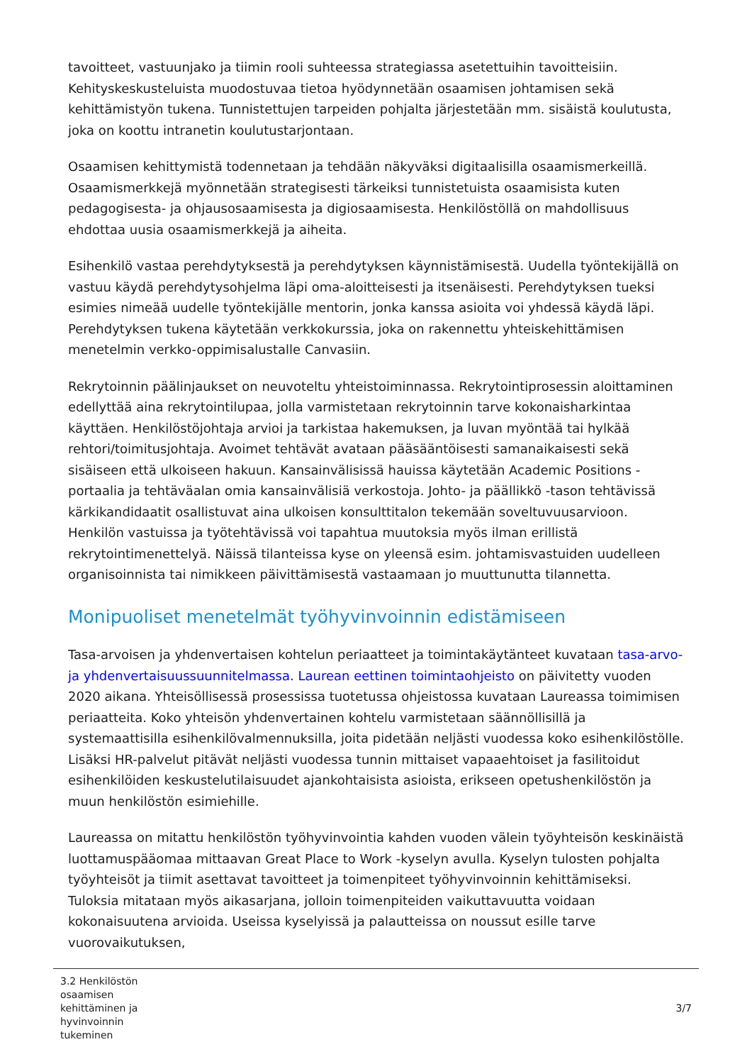tavoitteet, vastuunjako ja tiimin rooli suhteessa strategiassa asetettuihin tavoitteisiin. Kehityskeskusteluista muodostuvaa tietoa hyödynnetään osaamisen johtamisen sekä kehittämistyön tukena. Tunnistettujen tarpeiden pohjalta järjestetään mm. sisäistä koulutusta, joka on koottu intranetin koulutustarjontaan.
Osaamisen kehittymistä todennetaan ja tehdään näkyväksi digitaalisilla osaamismerkeillä. Osaamismerkkejä myönnetään strategisesti tärkeiksi tunnistetuista osaamisista kuten pedagogisesta- ja ohjausosaamisesta ja digiosaamisesta. Henkilöstöllä on mahdollisuus ehdottaa uusia osaamismerkkejä ja aiheita.
Esihenkilö vastaa perehdytyksestä ja perehdytyksen käynnistämisestä. Uudella työntekijällä on vastuu käydä perehdytysohjelma läpi oma-aloitteisesti ja itsenäisesti. Perehdytyksen tueksi esimies nimeää uudelle työntekijälle mentorin, jonka kanssa asioita voi yhdessä käydä läpi. Perehdytyksen tukena käytetään verkkokurssia, joka on rakennettu yhteiskehittämisen menetelmin verkko-oppimisalustalle Canvasiin.
Rekrytoinnin päälinjaukset on neuvoteltu yhteistoiminnassa. Rekrytointiprosessin aloittaminen edellyttää aina rekrytointilupaa, jolla varmistetaan rekrytoinnin tarve kokonaisharkintaa käyttäen. Henkilöstöjohtaja arvioi ja tarkistaa hakemuksen, ja luvan myöntää tai hylkää rehtori/toimitusjohtaja. Avoimet tehtävät avataan pääsääntöisesti samanaikaisesti sekä sisäiseen että ulkoiseen hakuun. Kansainvälisissä hauissa käytetään Academic Positions -portaalia ja tehtäväalan omia kansainvälisiä verkostoja. Johto- ja päällikkö -tason tehtävissä kärkikandidaatit osallistuvat aina ulkoisen konsulttitalon tekemään soveltuvuusarvioon. Henkilön vastuissa ja työtehtävissä voi tapahtua muutoksia myös ilman erillistä rekrytointimenettelyä. Näissä tilanteissa kyse on yleensä esim. johtamisvastuiden uudelleen organisoinnista tai nimikkeen päivittämisestä vastaamaan jo muuttunutta tilannetta.
Monipuoliset menetelmät työhyvinvoinnin edistämiseen
Tasa-arvoisen ja yhdenvertaisen kohtelun periaatteet ja toimintakäytänteet kuvataan tasa-arvo- ja yhdenvertaisuussuunnitelmassa. Laurean eettinen toimintaohjeisto on päivitetty vuoden 2020 aikana. Yhteisöllisessä prosessissa tuotetussa ohjeistossa kuvataan Laureassa toimimisen periaatteita. Koko yhteisön yhdenvertainen kohtelu varmistetaan säännöllisillä ja systemaattisilla esihenkilövalmennuksilla, joita pidetään neljästi vuodessa koko esihenkilöstölle. Lisäksi HR-palvelut pitävät neljästi vuodessa tunnin mittaiset vapaaehtoiset ja fasilitoidut esihenkilöiden keskustelutilaisuudet ajankohtaisista asioista, erikseen opetushenkilöstön ja muun henkilöstön esimiehille.
Laureassa on mitattu henkilöstön työhyvinvointia kahden vuoden välein työyhteisön keskinäistä luottamuspääomaa mittaavan Great Place to Work -kyselyn avulla. Kyselyn tulosten pohjalta työyhteisöt ja tiimit asettavat tavoitteet ja toimenpiteet työhyvinvoinnin kehittämiseksi. Tuloksia mitataan myös aikasarjana, jolloin toimenpiteiden vaikuttavuutta voidaan kokonaisuutena arvioida. Useissa kyselyissä ja palautteissa on noussut esille tarve vuorovaikutuksen,
3.2 Henkilöstön osaamisen kehittäminen ja hyvinvoinnin tukeminen
3/7